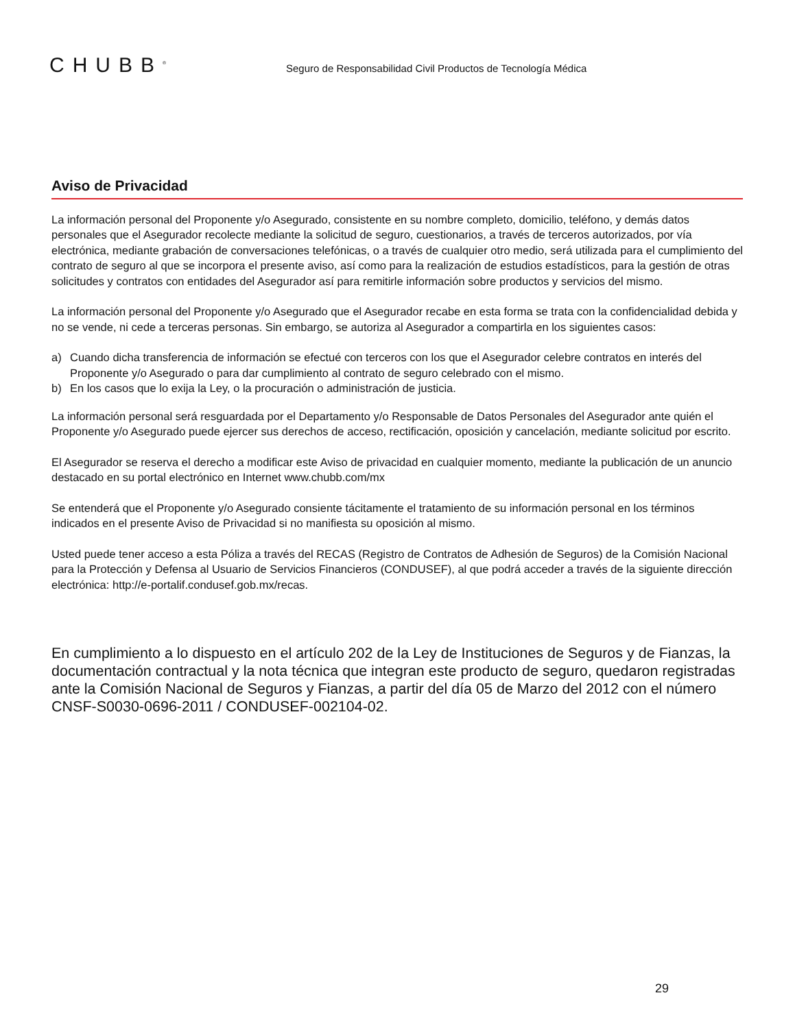CHUBB<sup>®</sup>
Seguro de Responsabilidad Civil Productos de Tecnología Médica
Aviso de Privacidad
La información personal del Proponente y/o Asegurado, consistente en su nombre completo, domicilio, teléfono, y demás datos personales que el Asegurador recolecte mediante la solicitud de seguro, cuestionarios, a través de terceros autorizados, por vía electrónica, mediante grabación de conversaciones telefónicas, o a través de cualquier otro medio, será utilizada para el cumplimiento del contrato de seguro al que se incorpora el presente aviso, así como para la realización de estudios estadísticos, para la gestión de otras solicitudes y contratos con entidades del Asegurador así para remitirle información sobre productos y servicios del mismo.
La información personal del Proponente y/o Asegurado que el Asegurador recabe en esta forma se trata con la confidencialidad debida y no se vende, ni cede a terceras personas. Sin embargo, se autoriza al Asegurador a compartirla en los siguientes casos:
a) Cuando dicha transferencia de información se efectué con terceros con los que el Asegurador celebre contratos en interés del Proponente y/o Asegurado o para dar cumplimiento al contrato de seguro celebrado con el mismo.
b) En los casos que lo exija la Ley, o la procuración o administración de justicia.
La información personal será resguardada por el Departamento y/o Responsable de Datos Personales del Asegurador ante quién el Proponente y/o Asegurado puede ejercer sus derechos de acceso, rectificación, oposición y cancelación, mediante solicitud por escrito.
El Asegurador se reserva el derecho a modificar este Aviso de privacidad en cualquier momento, mediante la publicación de un anuncio destacado en su portal electrónico en Internet www.chubb.com/mx
Se entenderá que el Proponente y/o Asegurado consiente tácitamente el tratamiento de su información personal en los términos indicados en el presente Aviso de Privacidad si no manifiesta su oposición al mismo.
Usted puede tener acceso a esta Póliza a través del RECAS (Registro de Contratos de Adhesión de Seguros) de la Comisión Nacional para la Protección y Defensa al Usuario de Servicios Financieros (CONDUSEF), al que podrá acceder a través de la siguiente dirección electrónica: http://e-portalif.condusef.gob.mx/recas.
En cumplimiento a lo dispuesto en el artículo 202 de la Ley de Instituciones de Seguros y de Fianzas, la documentación contractual y la nota técnica que integran este producto de seguro, quedaron registradas ante la Comisión Nacional de Seguros y Fianzas, a partir del día 05 de Marzo del 2012 con el número CNSF-S0030-0696-2011 / CONDUSEF-002104-02.
29